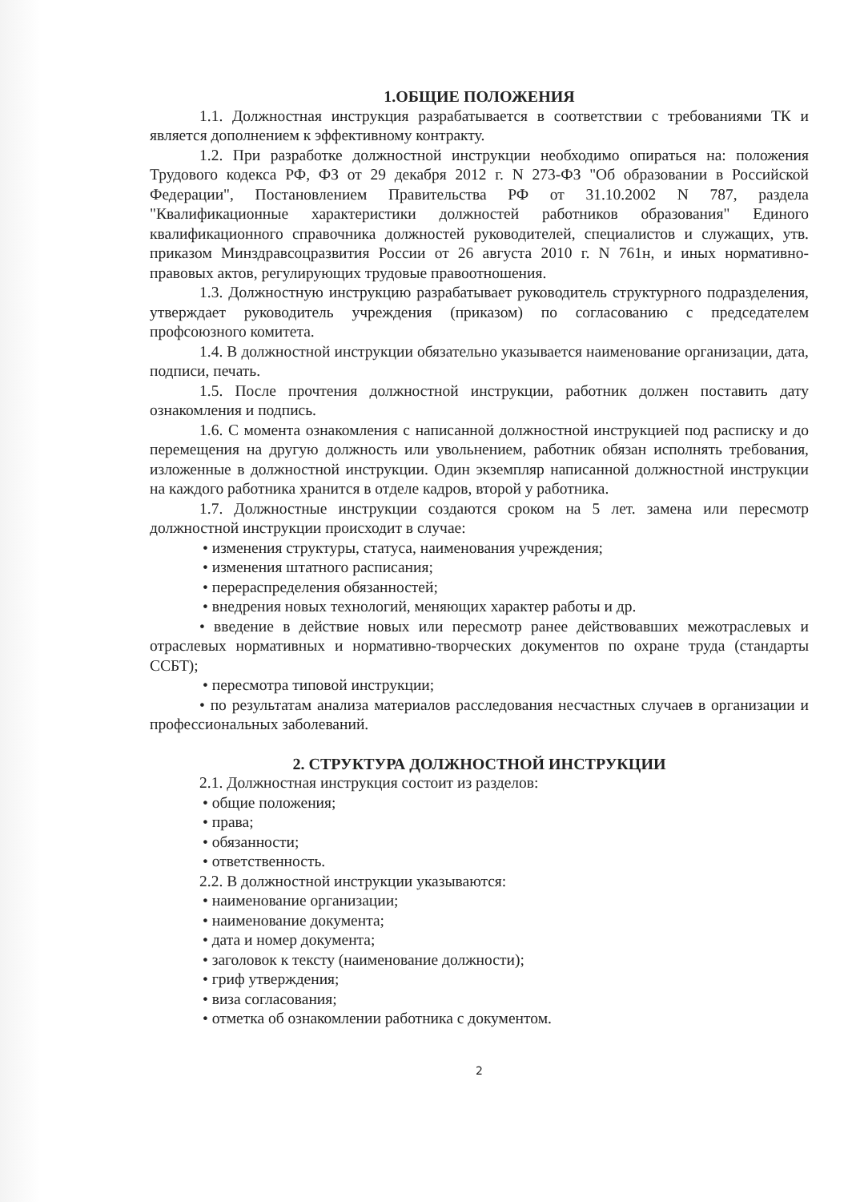1.ОБЩИЕ ПОЛОЖЕНИЯ
1.1. Должностная инструкция разрабатывается в соответствии с требованиями ТК и является дополнением к эффективному контракту.
1.2. При разработке должностной инструкции необходимо опираться на: положения Трудового кодекса РФ, ФЗ от 29 декабря 2012 г. N 273-ФЗ "Об образовании в Российской Федерации", Постановлением Правительства РФ от 31.10.2002 N 787, раздела "Квалификационные характеристики должностей работников образования" Единого квалификационного справочника должностей руководителей, специалистов и служащих, утв. приказом Минздравсоцразвития России от 26 августа 2010 г. N 761н, и иных нормативно-правовых актов, регулирующих трудовые правоотношения.
1.3. Должностную инструкцию разрабатывает руководитель структурного подразделения, утверждает руководитель учреждения (приказом) по согласованию с председателем профсоюзного комитета.
1.4. В должностной инструкции обязательно указывается наименование организации, дата, подписи, печать.
1.5. После прочтения должностной инструкции, работник должен поставить дату ознакомления и подпись.
1.6. С момента ознакомления с написанной должностной инструкцией под расписку и до перемещения на другую должность или увольнением, работник обязан исполнять требования, изложенные в должностной инструкции. Один экземпляр написанной должностной инструкции на каждого работника хранится в отделе кадров, второй у работника.
1.7. Должностные инструкции создаются сроком на 5 лет. замена или пересмотр должностной инструкции происходит в случае:
• изменения структуры, статуса, наименования учреждения;
• изменения штатного расписания;
• перераспределения обязанностей;
• внедрения новых технологий, меняющих характер работы и др.
• введение в действие новых или пересмотр ранее действовавших межотраслевых и отраслевых нормативных и нормативно-творческих документов по охране труда (стандарты ССБТ);
• пересмотра типовой инструкции;
• по результатам анализа материалов расследования несчастных случаев в организации и профессиональных заболеваний.
2. СТРУКТУРА ДОЛЖНОСТНОЙ ИНСТРУКЦИИ
2.1. Должностная инструкция состоит из разделов:
• общие положения;
• права;
• обязанности;
• ответственность.
2.2. В должностной инструкции указываются:
• наименование организации;
• наименование документа;
• дата и номер документа;
• заголовок к тексту (наименование должности);
• гриф утверждения;
• виза согласования;
• отметка об ознакомлении работника с документом.
2